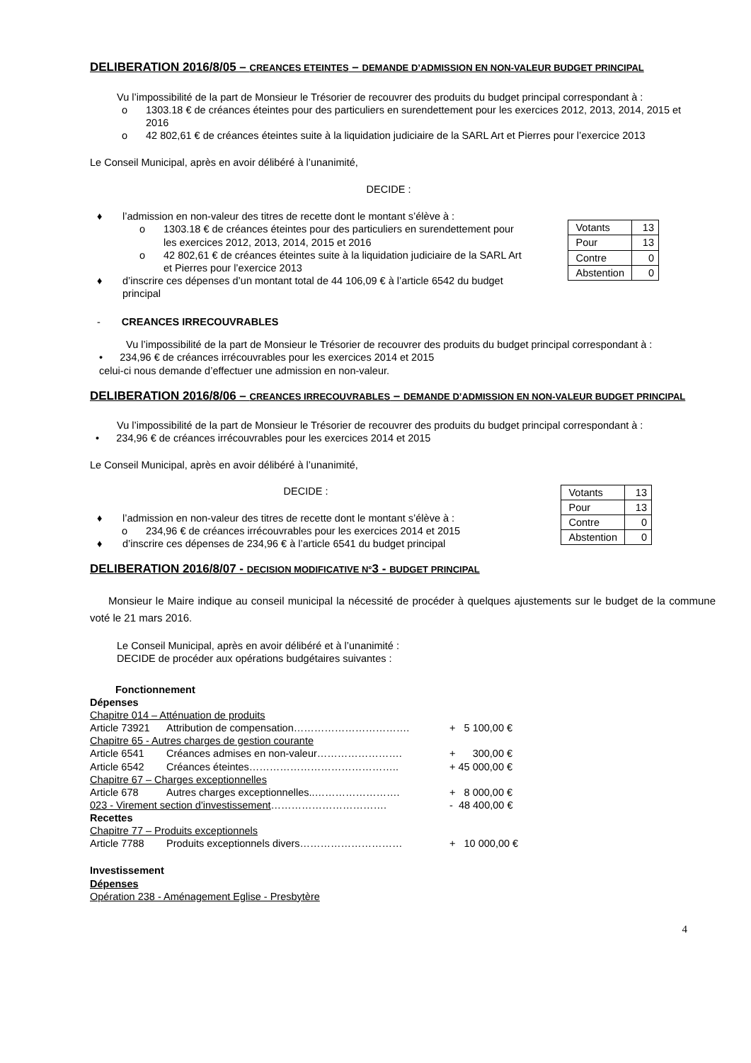DELIBERATION 2016/8/05 – CREANCES ETEINTES – DEMANDE D’ADMISSION EN NON-VALEUR BUDGET PRINCIPAL
Vu l’impossibilité de la part de Monsieur le Trésorier de recouvrer des produits du budget principal correspondant à :
o 1303.18 € de créances éteintes pour des particuliers en surendettement pour les exercices 2012, 2013, 2014, 2015 et 2016
o 42 802,61 € de créances éteintes suite à la liquidation judiciaire de la SARL Art et Pierres pour l’exercice 2013
Le Conseil Municipal, après en avoir délibéré à l’unanimité,
DECIDE :
♦ l’admission en non-valeur des titres de recette dont le montant s’élève à :
o 1303.18 € de créances éteintes pour des particuliers en surendettement pour les exercices 2012, 2013, 2014, 2015 et 2016
o 42 802,61 € de créances éteintes suite à la liquidation judiciaire de la SARL Art et Pierres pour l’exercice 2013
♦ d’inscrire ces dépenses d’un montant total de 44 106,09 € à l’article 6542 du budget principal
| Votants | 13 |
| Pour | 13 |
| Contre | 0 |
| Abstention | 0 |
- CREANCES IRRECOUVRABLES
Vu l’impossibilité de la part de Monsieur le Trésorier de recouvrer des produits du budget principal correspondant à :
• 234,96 € de créances irrécouvrables pour les exercices 2014 et 2015
celui-ci nous demande d’effectuer une admission en non-valeur.
DELIBERATION 2016/8/06 – CREANCES IRRECOUVRABLES – DEMANDE D’ADMISSION EN NON-VALEUR BUDGET PRINCIPAL
Vu l’impossibilité de la part de Monsieur le Trésorier de recouvrer des produits du budget principal correspondant à :
• 234,96 € de créances irrécouvrables pour les exercices 2014 et 2015
Le Conseil Municipal, après en avoir délibéré à l’unanimité,
DECIDE :
♦ l’admission en non-valeur des titres de recette dont le montant s’élève à :
o 234,96 € de créances irrécouvrables pour les exercices 2014 et 2015
♦ d’inscrire ces dépenses de 234,96 € à l’article 6541 du budget principal
| Votants | 13 |
| Pour | 13 |
| Contre | 0 |
| Abstention | 0 |
DELIBERATION 2016/8/07 - DECISION MODIFICATIVE N°3 - BUDGET PRINCIPAL
Monsieur le Maire indique au conseil municipal la nécessité de procéder à quelques ajustements sur le budget de la commune voté le 21 mars 2016.
Le Conseil Municipal, après en avoir délibéré et à l’unanimité :
DECIDE de procéder aux opérations budgétaires suivantes :
Fonctionnement
Dépenses
Chapitre 014 – Atténuation de produits
Article 73921 Attribution de compensation……………………………. + 5 100,00 €
Chapitre 65 - Autres charges de gestion courante
Article 6541 Créances admises en non-valeur……………………. + 300,00 €
Article 6542 Créances éteintes…………………………………….. + 45 000,00 €
Chapitre 67 – Charges exceptionnelles
Article 678 Autres charges exceptionnelles..……………………. + 8 000,00 €
023 - Virement section d'investissement……………………………. - 48 400,00 €
Recettes
Chapitre 77 – Produits exceptionnels
Article 7788 Produits exceptionnels divers………………………… + 10 000,00 €
Investissement
Dépenses
Opération 238 - Aménagement Eglise - Presbytère
4